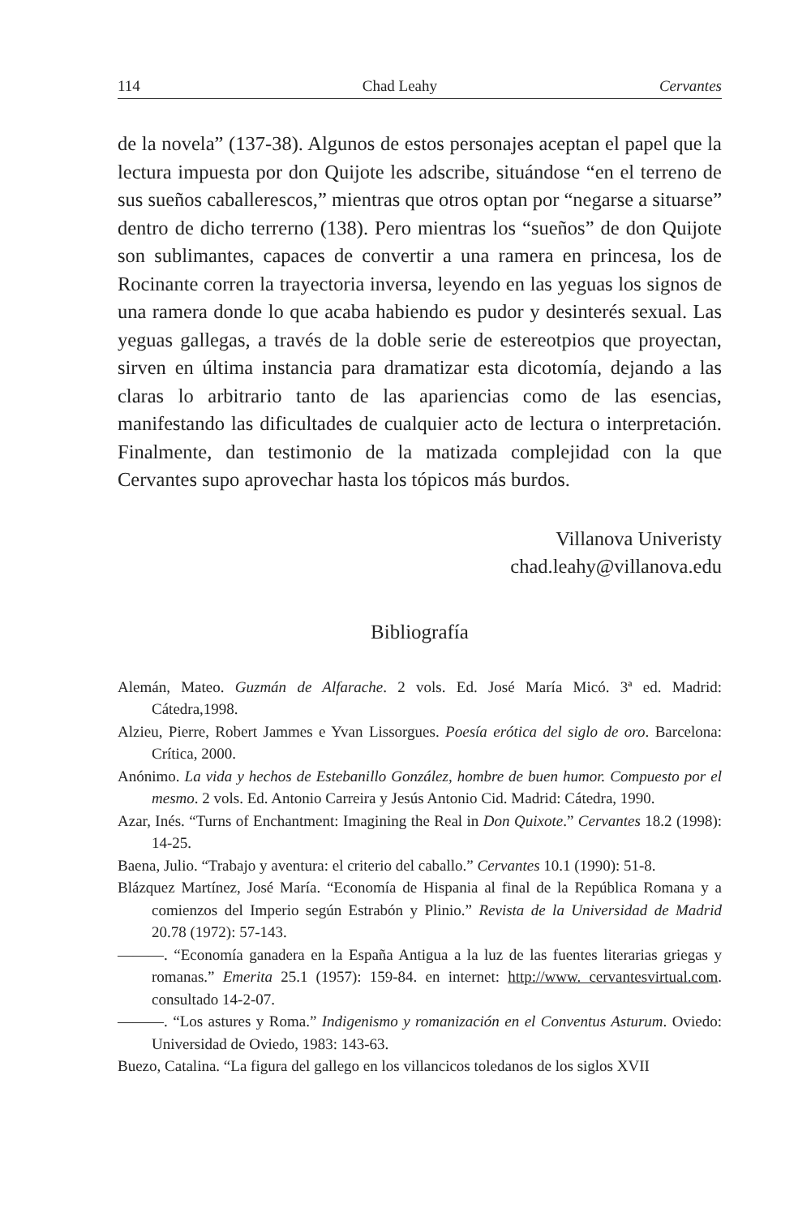114 Chad Leahy Cervantes
de la novela” (137-38). Algunos de estos personajes aceptan el papel que la lectura impuesta por don Quijote les adscribe, situándose “en el terreno de sus sueños caballerescos,” mientras que otros optan por “negarse a situarse” dentro de dicho terrerno (138). Pero mientras los “sueños” de don Quijote son sublimantes, capaces de convertir a una ramera en princesa, los de Rocinante corren la trayectoria inversa, leyendo en las yeguas los signos de una ramera donde lo que acaba habiendo es pudor y desinterés sexual. Las yeguas gallegas, a través de la doble serie de estereotpios que proyectan, sirven en última instancia para dramatizar esta dicotomía, dejando a las claras lo arbitrario tanto de las apariencias como de las esencias, manifestando las dificultades de cualquier acto de lectura o interpretación. Finalmente, dan testimonio de la matizada complejidad con la que Cervantes supo aprovechar hasta los tópicos más burdos.
Villanova Univeristy
chad.leahy@villanova.edu
Bibliografía
Alemán, Mateo. Guzmán de Alfarache. 2 vols. Ed. José María Micó. 3ª ed. Madrid: Cátedra,1998.
Alzieu, Pierre, Robert Jammes e Yvan Lissorgues. Poesía erótica del siglo de oro. Barcelona: Crítica, 2000.
Anónimo. La vida y hechos de Estebanillo González, hombre de buen humor. Compuesto por el mesmo. 2 vols. Ed. Antonio Carreira y Jesús Antonio Cid. Madrid: Cátedra, 1990.
Azar, Inés. “Turns of Enchantment: Imagining the Real in Don Quixote.” Cervantes 18.2 (1998): 14-25.
Baena, Julio. “Trabajo y aventura: el criterio del caballo.” Cervantes 10.1 (1990): 51-8.
Blázquez Martínez, José María. “Economía de Hispania al final de la República Romana y a comienzos del Imperio según Estrabón y Plinio.” Revista de la Universidad de Madrid 20.78 (1972): 57-143.
———. “Economía ganadera en la España Antigua a la luz de las fuentes literarias griegas y romanas.” Emerita 25.1 (1957): 159-84. en internet: http://www. cervantesvirtual.com. consultado 14-2-07.
———. “Los astures y Roma.” Indigenismo y romanización en el Conventus Asturum. Oviedo: Universidad de Oviedo, 1983: 143-63.
Buezo, Catalina. “La figura del gallego en los villancicos toledanos de los siglos XVII